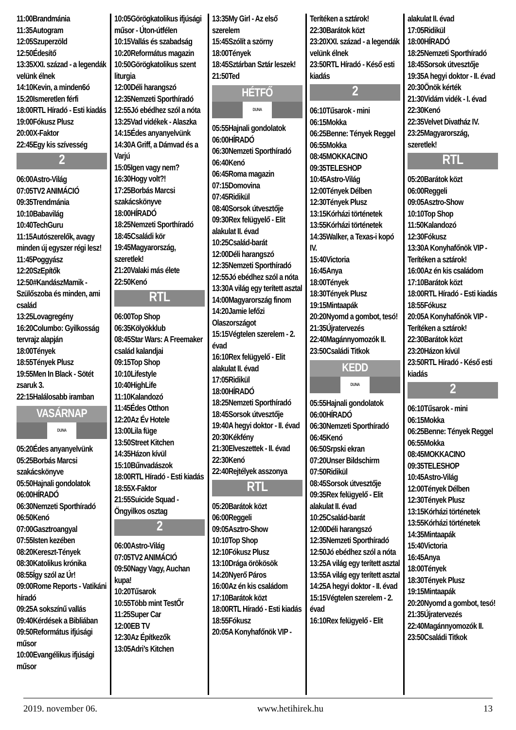11:00Brandmánia
11:35Autogram
12:05Szuperzöld
12:50Édesítő
13:35XXI. század - a legendák velünk élnek
14:10Kevin, a minden6ó
15:20Ismeretlen férfi
18:00RTL Híradó - Esti kiadás
19:00Fókusz Plusz
20:00X-Faktor
22:45Egy kis szívesség
2
06:00Astro-Világ
07:05TV2 ANIMÁCIÓ
09:35Trendmánia
10:10Babavilág
10:40TechGuru
11:15Autószerelők, avagy minden új egyszer régi lesz!
11:45Poggyász
12:20SzEpítők
12:50#KandászMamik - Szülőszoba és minden, ami család
13:25Lovagregény
16:20Columbo: Gyilkosság tervrajz alapján
18:00Tények
18:55Tények Plusz
19:55Men In Black - Sötét zsaruk 3.
22:15Halálosabb iramban
VASÁRNAP
DUNA
05:20Édes anyanyelvünk
05:25Borbás Marcsi szakácskönyve
05:50Hajnali gondolatok
06:00HÍRADÓ
06:30Nemzeti Sporthíradó
06:50Kenó
07:00Gasztroangyal
07:55Isten kezében
08:20Kereszt-Tények
08:30Katolikus krónika
08:55Így szól az Úr!
09:00Rome Reports - Vatikáni híradó
09:25A sokszínű vallás
09:40Kérdések a Bibliában
09:50Református ifjúsági műsor
10:00Evangélikus ifjúsági műsor
10:05Görögkatolikus ifjúsági műsor - Úton-útfélen
10:15Vallás és szabadság
10:20Református magazin
10:50Görögkatolikus szent liturgia
12:00Déli harangszó
12:35Nemzeti Sporthíradó
12:55Jó ebédhez szól a nóta
13:25Vad vidékek - Alaszka
14:15Édes anyanyelvünk
14:30A Griff, a Dámvad és a Varjú
15:05Igen vagy nem?
16:30Hogy volt?!
17:25Borbás Marcsi szakácskönyve
18:00HÍRADÓ
18:25Nemzeti Sporthíradó
18:45Családi kör
19:45Magyarország, szeretlek!
21:20Valaki más élete
22:50Kenó
RTL
06:00Top Shop
06:35Kölyökklub
08:45Star Wars: A Freemaker család kalandjai
09:15Top Shop
10:10Lifestyle
10:40HighLife
11:10Kalandozó
11:45Édes Otthon
12:20Az Év Hotele
13:00Lila füge
13:50Street Kitchen
14:35Házon kívül
15:10Bűnvadászok
18:00RTL Híradó - Esti kiadás
18:55X-Faktor
21:55Suicide Squad - Öngyilkos osztag
2
06:00Astro-Világ
07:05TV2 ANIMÁCIÓ
09:50Nagy Vagy, Auchan kupa!
10:20Tűsarok
10:55Több mint TestŐr
11:25Super Car
12:00EB TV
12:30Az Építkezők
13:05Adri’s Kitchen
13:35My Girl - Az első szerelem
15:45Szólít a szörny
18:00Tények
18:45Sztárban Sztár leszek!
21:50Ted
HÉTFŐ
DUNA
05:55Hajnali gondolatok
06:00HÍRADÓ
06:30Nemzeti Sporthíradó
06:40Kenó
06:45Roma magazin
07:15Domovina
07:45Ridikül
08:40Sorsok útvesztője
09:30Rex felügyelő - Elit alakulat II. évad
10:25Család-barát
12:00Déli harangszó
12:35Nemzeti Sporthíradó
12:55Jó ebédhez szól a nóta
13:30A világ egy terített asztal
14:00Magyarország finom
14:20Jamie lefőzi Olaszországot
15:15Végtelen szerelem - 2. évad
16:10Rex felügyelő - Elit alakulat II. évad
17:05Ridikül
18:00HÍRADÓ
18:25Nemzeti Sporthíradó
18:45Sorsok útvesztője
19:40A hegyi doktor - II. évad
20:30Kékfény
21:30Elveszettek - II. évad
22:30Kenó
22:40Rejtélyek asszonya
RTL
05:20Barátok közt
06:00Reggeli
09:05Asztro-Show
10:10Top Shop
12:10Fókusz Plusz
13:10Drága örökösök
14:20Nyerő Páros
16:00Az én kis családom
17:10Barátok közt
18:00RTL Híradó - Esti kiadás
18:55Fókusz
20:05A Konyhafőnök VIP -
Terítéken a sztárok!
22:30Barátok közt
23:20XXI. század - a legendák velünk élnek
23:50RTL Híradó - Késő esti kiadás
2
06:10Tűsarok - mini
06:15Mokka
06:25Benne: Tények Reggel
06:55Mokka
08:45MOKKACINO
09:35TELESHOP
10:45Astro-Világ
12:00Tények Délben
12:30Tények Plusz
13:15Kórházi történetek
13:55Kórházi történetek
14:35Walker, a Texas-i kopó IV.
15:40Victoria
16:45Anya
18:00Tények
18:30Tények Plusz
19:15Mintaapák
20:20Nyomd a gombot, tesó!
21:35Újratervezés
22:40Magánnyomozók II.
23:50Családi Titkok
KEDD
DUNA
05:55Hajnali gondolatok
06:00HÍRADÓ
06:30Nemzeti Sporthíradó
06:45Kenó
06:50Srpski ekran
07:20Unser Bildschirm
07:50Ridikül
08:45Sorsok útvesztője
09:35Rex felügyelő - Elit alakulat II. évad
10:25Család-barát
12:00Déli harangszó
12:35Nemzeti Sporthíradó
12:50Jó ebédhez szól a nóta
13:25A világ egy terített asztal
13:55A világ egy terített asztal
14:25A hegyi doktor - II. évad
15:15Végtelen szerelem - 2. évad
16:10Rex felügyelő - Elit
alakulat II. évad
17:05Ridikül
18:00HÍRADÓ
18:25Nemzeti Sporthíradó
18:45Sorsok útvesztője
19:35A hegyi doktor - II. évad
20:30Önök kérték
21:30Vidám vidék - I. évad
22:30Kenó
22:35Velvet Divatház IV.
23:25Magyarország, szeretlek!
RTL
05:20Barátok közt
06:00Reggeli
09:05Asztro-Show
10:10Top Shop
11:50Kalandozó
12:30Fókusz
13:30A Konyhafőnök VIP - Terítéken a sztárok!
16:00Az én kis családom
17:10Barátok közt
18:00RTL Híradó - Esti kiadás
18:55Fókusz
20:05A Konyhafőnök VIP - Terítéken a sztárok!
22:30Barátok közt
23:20Házon kívül
23:50RTL Híradó - Késő esti kiadás
2
06:10Tűsarok - mini
06:15Mokka
06:25Benne: Tények Reggel
06:55Mokka
08:45MOKKACINO
09:35TELESHOP
10:45Astro-Világ
12:00Tények Délben
12:30Tények Plusz
13:15Kórházi történetek
13:55Kórházi történetek
14:35Mintaapák
15:40Victoria
16:45Anya
18:00Tények
18:30Tények Plusz
19:15Mintaapák
20:20Nyomd a gombot, tesó!
21:35Újratervezés
22:40Magánnyomozók II.
23:50Családi Titkok
2019. november 06. www.hetihirek.hu 13